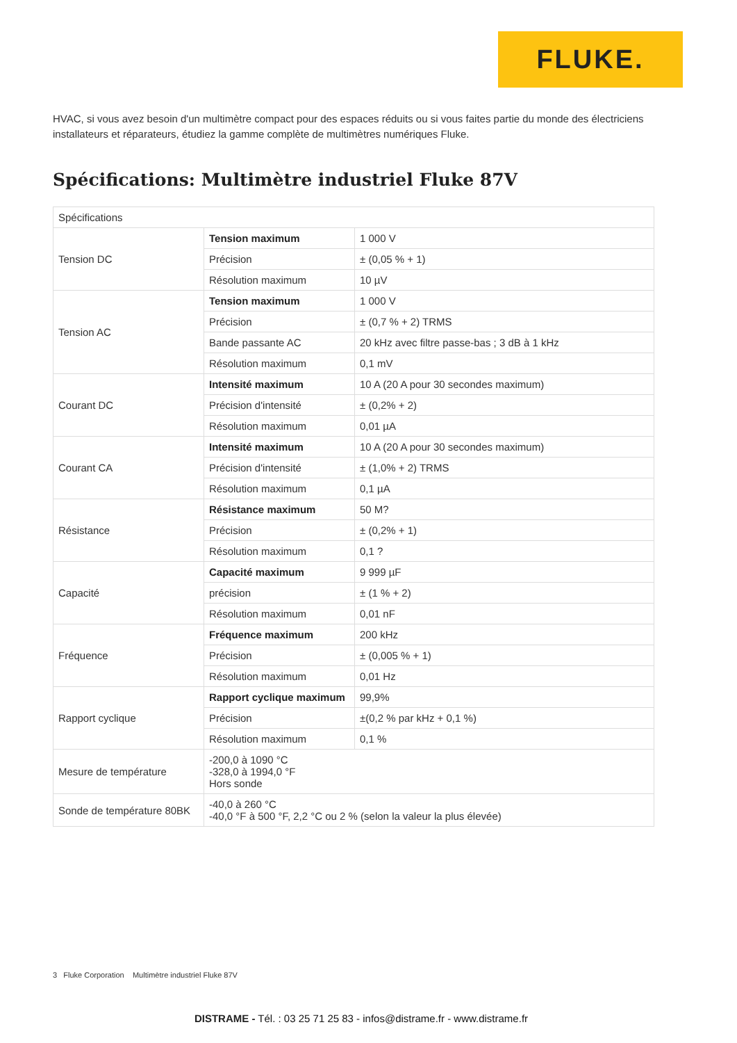FLUKE.
HVAC, si vous avez besoin d'un multimètre compact pour des espaces réduits ou si vous faites partie du monde des électriciens installateurs et réparateurs, étudiez la gamme complète de multimètres numériques Fluke.
Spécifications: Multimètre industriel Fluke 87V
| Spécifications | | |
| Tension DC | Tension maximum | 1 000 V |
| | Précision | ± (0,05 % + 1) |
| | Résolution maximum | 10 µV |
| Tension AC | Tension maximum | 1 000 V |
| | Précision | ± (0,7 % + 2) TRMS |
| | Bande passante AC | 20 kHz avec filtre passe-bas ; 3 dB à 1 kHz |
| | Résolution maximum | 0,1 mV |
| Courant DC | Intensité maximum | 10 A (20 A pour 30 secondes maximum) |
| | Précision d'intensité | ± (0,2% + 2) |
| | Résolution maximum | 0,01 µA |
| Courant CA | Intensité maximum | 10 A (20 A pour 30 secondes maximum) |
| | Précision d'intensité | ± (1,0% + 2) TRMS |
| | Résolution maximum | 0,1 µA |
| Résistance | Résistance maximum | 50 M? |
| | Précision | ± (0,2% + 1) |
| | Résolution maximum | 0,1 ? |
| Capacité | Capacité maximum | 9 999 µF |
| | précision | ± (1 % + 2) |
| | Résolution maximum | 0,01 nF |
| Fréquence | Fréquence maximum | 200 kHz |
| | Précision | ± (0,005 % + 1) |
| | Résolution maximum | 0,01 Hz |
| Rapport cyclique | Rapport cyclique maximum | 99,9% |
| | Précision | ±(0,2 % par kHz + 0,1 %) |
| | Résolution maximum | 0,1 % |
| Mesure de température | -200,0 à 1090 °C -328,0 à 1994,0 °F Hors sonde | |
| Sonde de température 80BK | -40,0 à 260 °C -40,0 °F à 500 °F, 2,2 °C ou 2 % (selon la valeur la plus élevée) | |
3 Fluke Corporation Multimètre industriel Fluke 87V
DISTRAME - Tél. : 03 25 71 25 83 - infos@distrame.fr - www.distrame.fr